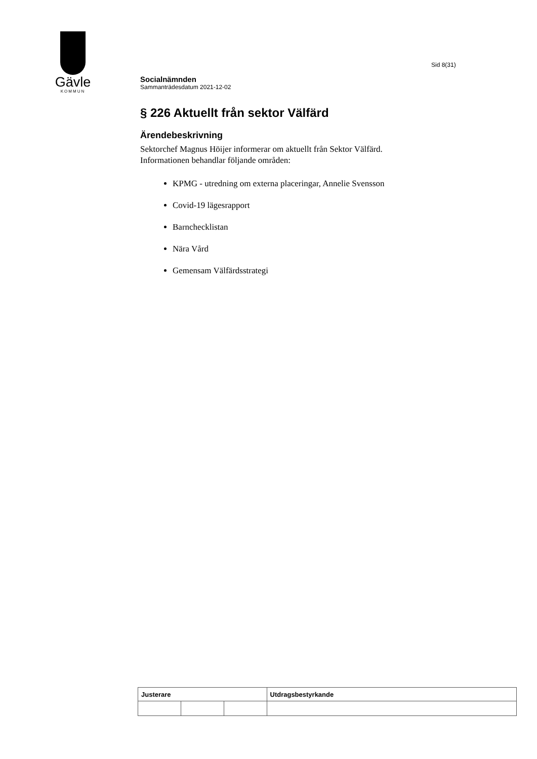Gävle
KOMMUN
Sid 8(31)
Socialnämnden
Sammanträdesdatum 2021-12-02
§ 226 Aktuellt från sektor Välfärd
Ärendebeskrivning
Sektorchef Magnus Höijer informerar om aktuellt från Sektor Välfärd.
Informationen behandlar följande områden:
KPMG - utredning om externa placeringar, Annelie Svensson
Covid-19 lägesrapport
Barnchecklistan
Nära Vård
Gemensam Välfärdsstrategi
| Justerare | | | Utdragsbestyrkande |
| --- | --- | --- | --- |